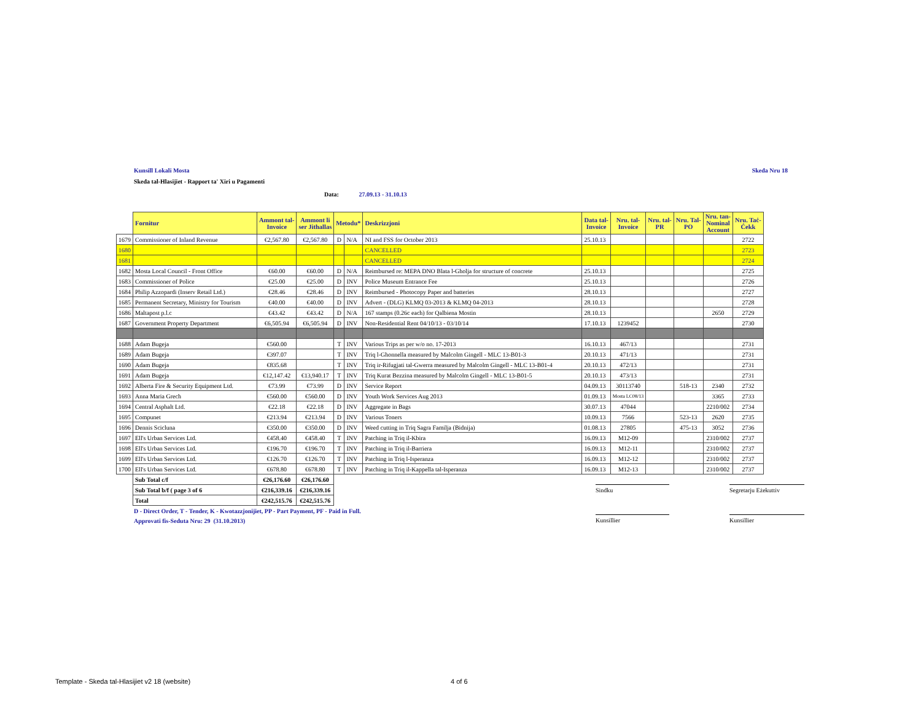Kunsill Lokali Mosta Skeda Nru 18
Skeda tal-Hlasijiet - Rapport ta' Xiri u Pagamenti
Data: 27.09.13 - 31.10.13
| | Fornitur | Ammont tal- Invoice | Ammont li ser Jithallas | Metodu* | | Deskrizzjoni | Data tal- Invoice | Nru. tal- Invoice | Nru. tal- PR | Nru. Tal- PO | Nru. tan- Nominal Account | Nru. Taċ- Ċekk |
| --- | --- | --- | --- | --- | --- | --- | --- | --- | --- | --- | --- | --- |
| 1679 | Commissioner of Inland Revenue | €2,567.80 | €2,567.80 | D | N/A | NI and FSS for October 2013 | 25.10.13 | | | | | 2722 |
| 1680 | | | | | | CANCELLED | | | | | | 2723 |
| 1681 | | | | | | CANCELLED | | | | | | 2724 |
| 1682 | Mosta Local Council - Front Office | €60.00 | €60.00 | D | N/A | Reimbursed re: MEPA DNO Blata l-Gholja for structure of concrete | 25.10.13 | | | | | 2725 |
| 1683 | Commissioner of Police | €25.00 | €25.00 | D | INV | Police Museum Entrance Fee | 25.10.13 | | | | | 2726 |
| 1684 | Philip Azzopardi (Inserv Retail Ltd.) | €28.46 | €28.46 | D | INV | Reimbursed - Photocopy Paper and batteries | 28.10.13 | | | | | 2727 |
| 1685 | Permanent Secretary, Ministry for Tourism | €40.00 | €40.00 | D | INV | Advert - (DLG) KLMQ 03-2013 & KLMQ 04-2013 | 28.10.13 | | | | | 2728 |
| 1686 | Maltapost p.l.c | €43.42 | €43.42 | D | N/A | 167 stamps (0.26c each) for Qalbiena Mostin | 28.10.13 | | | | 2650 | 2729 |
| 1687 | Government Property Department | €6,505.94 | €6,505.94 | D | INV | Non-Residential Rent 04/10/13 - 03/10/14 | 17.10.13 | 1239452 | | | | 2730 |
| 1688 | Adam Bugeja | €560.00 | | T | INV | Various Trips as per w/o no. 17-2013 | 16.10.13 | 467/13 | | | | 2731 |
| 1689 | Adam Bugeja | €397.07 | | T | INV | Triq l-Ghonnella measured by Malcolm Gingell - MLC 13-B01-3 | 20.10.13 | 471/13 | | | | 2731 |
| 1690 | Adam Bugeja | €835.68 | | T | INV | Triq ir-Rifugjati tal-Gwerra measured by Malcolm Gingell - MLC 13-B01-4 | 20.10.13 | 472/13 | | | | 2731 |
| 1691 | Adam Bugeja | €12,147.42 | €13,940.17 | T | INV | Triq Kurat Bezzina measured by Malcolm Gingell - MLC 13-B01-5 | 20.10.13 | 473/13 | | | | 2731 |
| 1692 | Alberta Fire & Security Equipment Ltd. | €73.99 | €73.99 | D | INV | Service Report | 04.09.13 | 30113740 | | 518-13 | 2340 | 2732 |
| 1693 | Anna Maria Grech | €560.00 | €560.00 | D | INV | Youth Work Services Aug 2013 | 01.09.13 | Mosta LC08/13 | | | 3365 | 2733 |
| 1694 | Central Asphalt Ltd. | €22.18 | €22.18 | D | INV | Aggregate in Bags | 30.07.13 | 47044 | | | 2210/002 | 2734 |
| 1695 | Compunet | €213.94 | €213.94 | D | INV | Various Toners | 10.09.13 | 7566 | | 523-13 | 2620 | 2735 |
| 1696 | Dennis Scicluna | €350.00 | €350.00 | D | INV | Weed cutting in Triq Sagra Familja (Bidnija) | 01.08.13 | 27805 | | 475-13 | 3052 | 2736 |
| 1697 | Ell's Urban Services Ltd. | €458.40 | €458.40 | T | INV | Patching in Triq il-Kbira | 16.09.13 | M12-09 | | | 2310/002 | 2737 |
| 1698 | Ell's Urban Services Ltd. | €196.70 | €196.70 | T | INV | Patching in Triq il-Barriera | 16.09.13 | M12-11 | | | 2310/002 | 2737 |
| 1699 | Ell's Urban Services Ltd. | €126.70 | €126.70 | T | INV | Patching in Triq l-Isperanza | 16.09.13 | M12-12 | | | 2310/002 | 2737 |
| 1700 | Ell's Urban Services Ltd. | €678.80 | €678.80 | T | INV | Patching in Triq il-Kappella tal-Isperanza | 16.09.13 | M12-13 | | | 2310/002 | 2737 |
| | Sub Total c/f | €26,176.60 | €26,176.60 | | | | | | | | | |
| | Sub Total b/f ( page 3 of 6 | €216,339.16 | €216,339.16 | | | | | | | | | |
| | Total | €242,515.76 | €242,515.76 | | | | | | | | | |
Sindku Segretarju Eżekuttiv
Kunsillier Kunsillier
D - Direct Order, T - Tender, K - Kwotazzjonijiet, PP - Part Payment, PF - Paid in Full.
Approvati fis-Seduta Nru: 29 (31.10.2013)
Template - Skeda tal-Hlasijiet v2 18 (website)
4 of 6